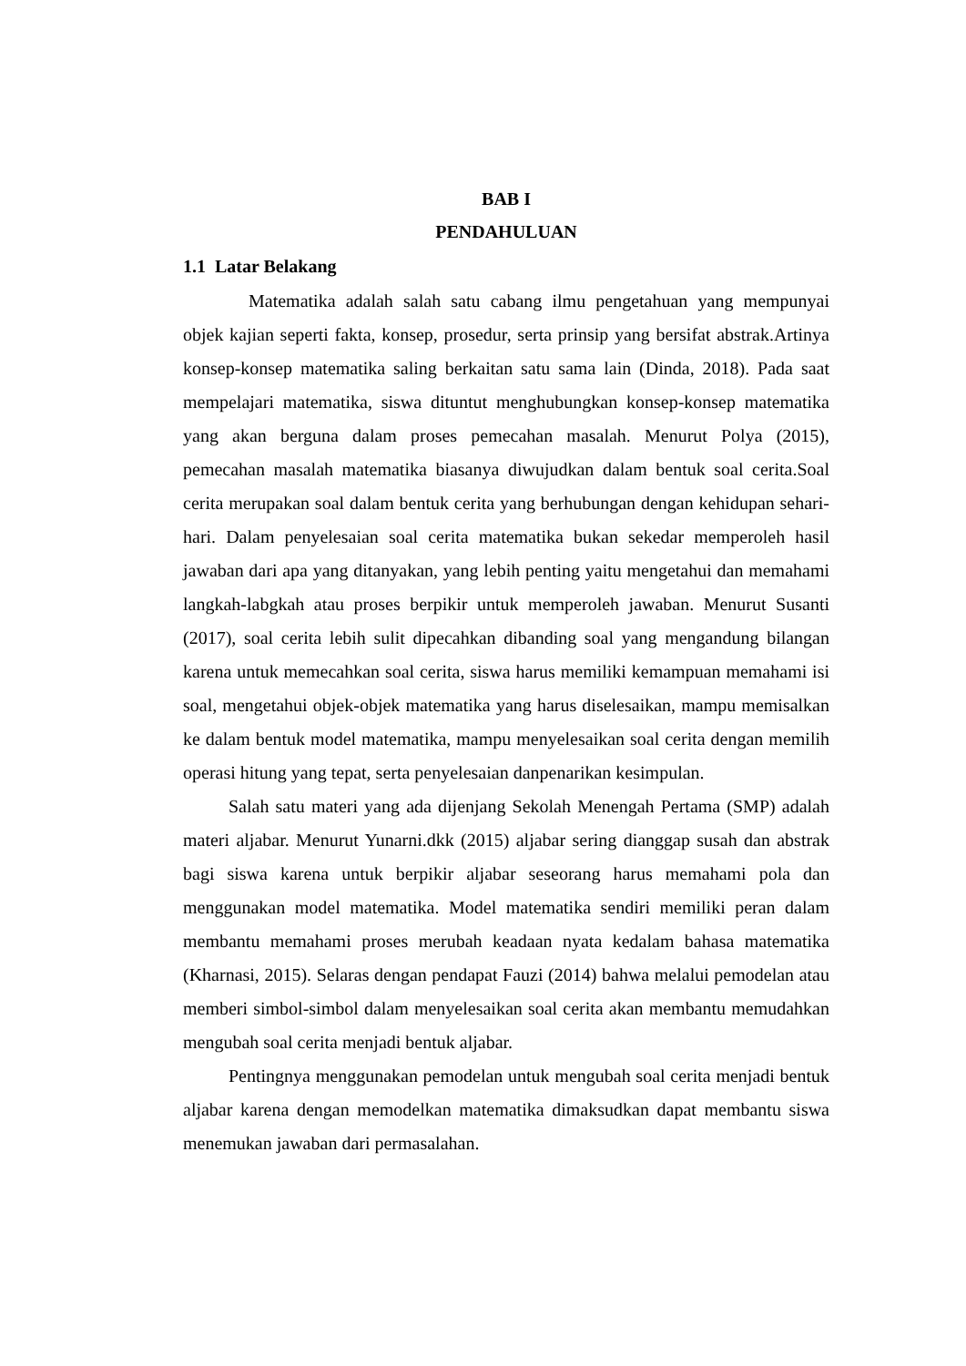BAB I
PENDAHULUAN
1.1 Latar Belakang
Matematika adalah salah satu cabang ilmu pengetahuan yang mempunyai objek kajian seperti fakta, konsep, prosedur, serta prinsip yang bersifat abstrak.Artinya konsep-konsep matematika saling berkaitan satu sama lain (Dinda, 2018). Pada saat mempelajari matematika, siswa dituntut menghubungkan konsep-konsep matematika yang akan berguna dalam proses pemecahan masalah. Menurut Polya (2015), pemecahan masalah matematika biasanya diwujudkan dalam bentuk soal cerita.Soal cerita merupakan soal dalam bentuk cerita yang berhubungan dengan kehidupan sehari-hari. Dalam penyelesaian soal cerita matematika bukan sekedar memperoleh hasil jawaban dari apa yang ditanyakan, yang lebih penting yaitu mengetahui dan memahami langkah-labgkah atau proses berpikir untuk memperoleh jawaban. Menurut Susanti (2017), soal cerita lebih sulit dipecahkan dibanding soal yang mengandung bilangan karena untuk memecahkan soal cerita, siswa harus memiliki kemampuan memahami isi soal, mengetahui objek-objek matematika yang harus diselesaikan, mampu memisalkan ke dalam bentuk model matematika, mampu menyelesaikan soal cerita dengan memilih operasi hitung yang tepat, serta penyelesaian danpenarikan kesimpulan.
Salah satu materi yang ada dijenjang Sekolah Menengah Pertama (SMP) adalah materi aljabar. Menurut Yunarni.dkk (2015) aljabar sering dianggap susah dan abstrak bagi siswa karena untuk berpikir aljabar seseorang harus memahami pola dan menggunakan model matematika. Model matematika sendiri memiliki peran dalam membantu memahami proses merubah keadaan nyata kedalam bahasa matematika (Kharnasi, 2015). Selaras dengan pendapat Fauzi (2014) bahwa melalui pemodelan atau memberi simbol-simbol dalam menyelesaikan soal cerita akan membantu memudahkan mengubah soal cerita menjadi bentuk aljabar.
Pentingnya menggunakan pemodelan untuk mengubah soal cerita menjadi bentuk aljabar karena dengan memodelkan matematika dimaksudkan dapat membantu siswa menemukan jawaban dari permasalahan.